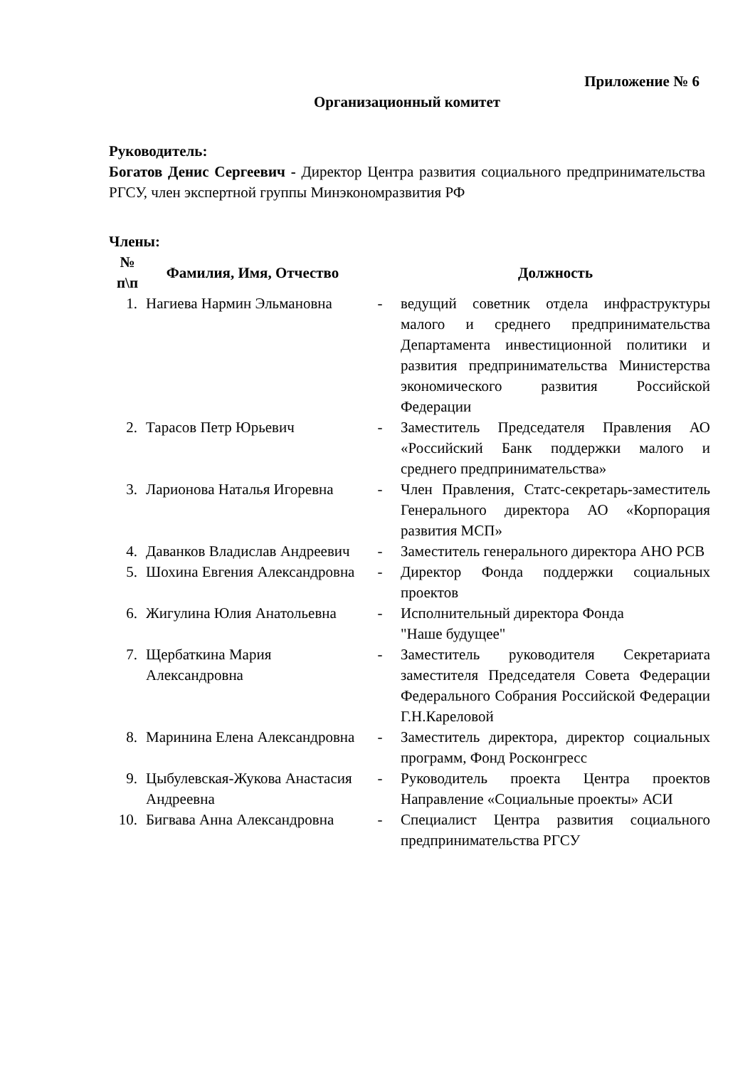Приложение № 6
Организационный комитет
Руководитель:
Богатов Денис Сергеевич - Директор Центра развития социального предпринимательства РГСУ, член экспертной группы Минэкономразвития РФ
Члены:
| № п\п | Фамилия, Имя, Отчество | | Должность |
| --- | --- | --- | --- |
| 1. | Нагиева Нармин Эльмановна | - | ведущий советник отдела инфраструктуры малого и среднего предпринимательства Департамента инвестиционной политики и развития предпринимательства Министерства экономического развития Российской Федерации |
| 2. | Тарасов Петр Юрьевич | - | Заместитель Председателя Правления АО «Российский Банк поддержки малого и среднего предпринимательства» |
| 3. | Ларионова Наталья Игоревна | - | Член Правления, Статс-секретарь-заместитель Генерального директора АО «Корпорация развития МСП» |
| 4. | Даванков Владислав Андреевич | - | Заместитель генерального директора АНО РСВ |
| 5. | Шохина Евгения Александровна | - | Директор Фонда поддержки социальных проектов |
| 6. | Жигулина Юлия Анатольевна | - | Исполнительный директора Фонда "Наше будущее" |
| 7. | Щербаткина Мария Александровна | - | Заместитель руководителя Секретариата заместителя Председателя Совета Федерации Федерального Собрания Российской Федерации Г.Н.Кареловой |
| 8. | Маринина Елена Александровна | - | Заместитель директора, директор социальных программ, Фонд Росконгресс |
| 9. | Цыбулевская-Жукова Анастасия Андреевна | - | Руководитель проекта Центра проектов Направление «Социальные проекты» АСИ |
| 10. | Бигвава Анна Александровна | - | Специалист Центра развития социального предпринимательства РГСУ |